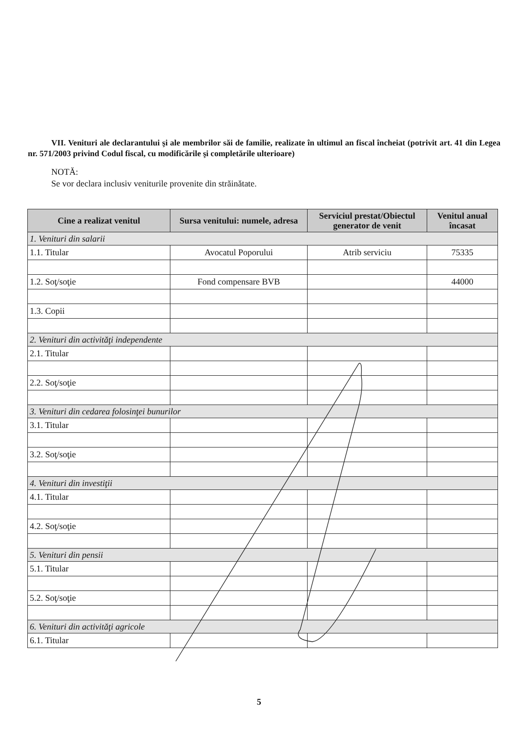VII. Venituri ale declarantului şi ale membrilor săi de familie, realizate în ultimul an fiscal încheiat (potrivit art. 41 din Legea nr. 571/2003 privind Codul fiscal, cu modificările şi completările ulterioare)
NOTĂ:
Se vor declara inclusiv veniturile provenite din străinătate.
| Cine a realizat venitul | Sursa venitului: numele, adresa | Serviciul prestat/Obiectul generator de venit | Venitul anual încasat |
| --- | --- | --- | --- |
| 1. Venituri din salarii | | | |
| 1.1. Titular | Avocatul Poporului | Atrib serviciu | 75335 |
| 1.2. Soţ/soţie | Fond compensare BVB | | 44000 |
| 1.3. Copii | | | |
| 2. Venituri din activităţi independente | | | |
| 2.1. Titular | | | |
| 2.2. Soţ/soţie | | | |
| 3. Venituri din cedarea folosinţei bunurilor | | | |
| 3.1. Titular | | | |
| 3.2. Soţ/soţie | | | |
| 4. Venituri din investiţii | | | |
| 4.1. Titular | | | |
| 4.2. Soţ/soţie | | | |
| 5. Venituri din pensii | | | |
| 5.1. Titular | | | |
| 5.2. Soţ/soţie | | | |
| 6. Venituri din activităţi agricole | | | |
| 6.1. Titular | | | |
5